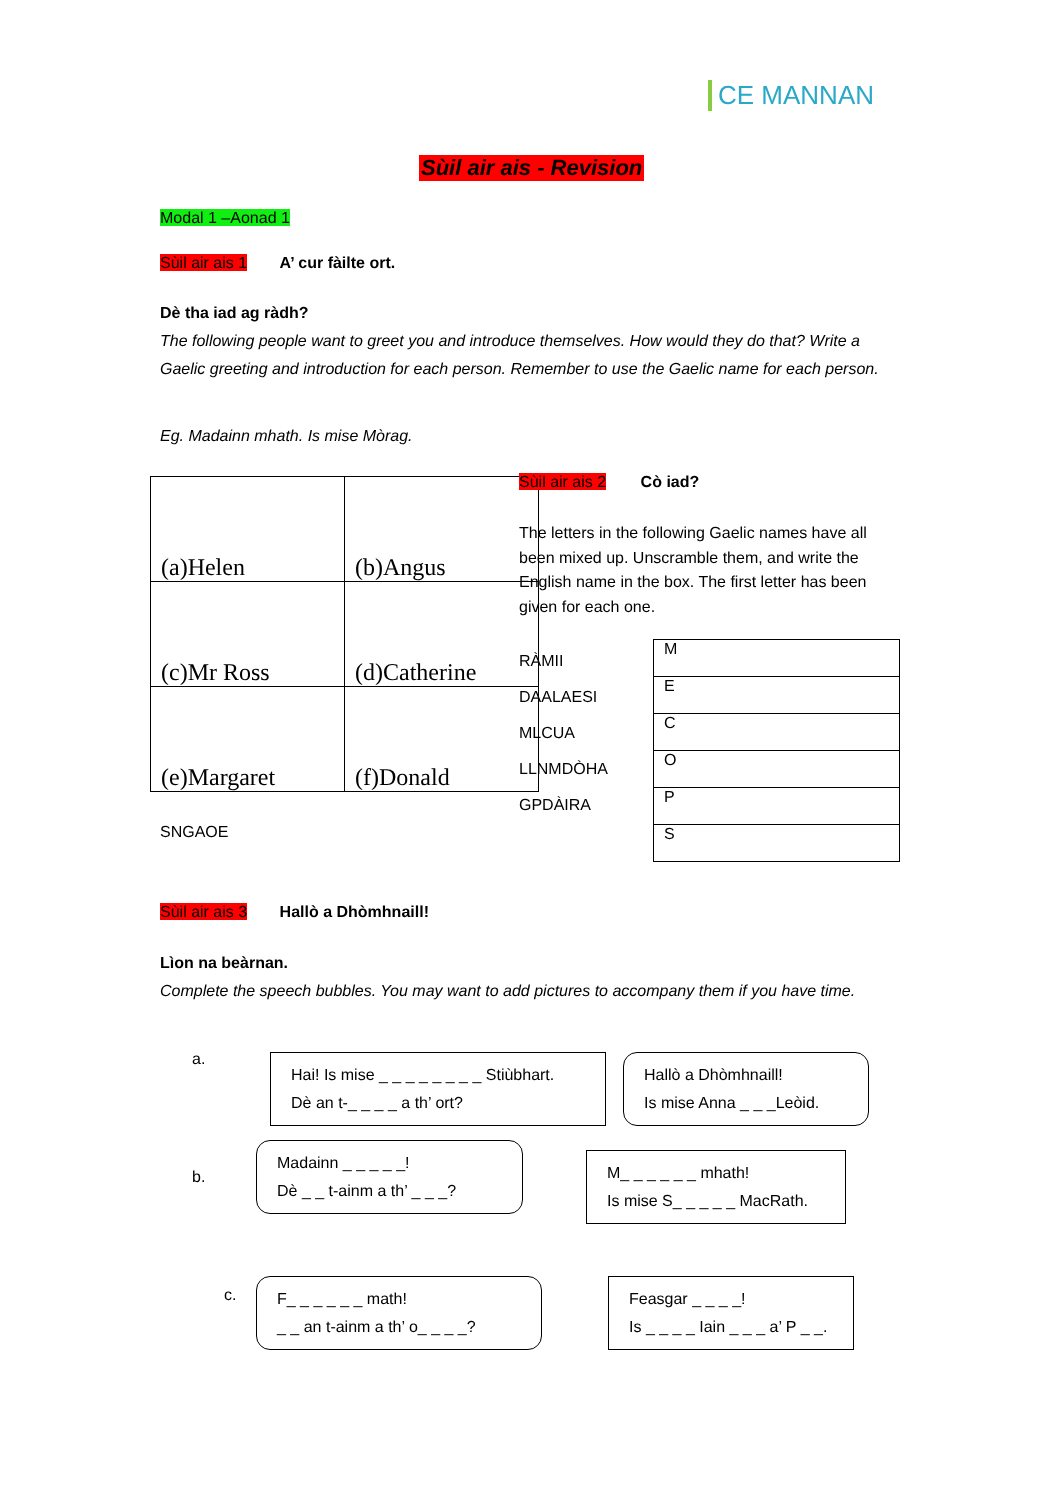CE MANNAN
Sùil air ais - Revision
Modal 1 –Aonad 1
Sùil air ais 1 A’ cur fàilte ort.
Dè tha iad ag ràdh?
The following people want to greet you and introduce themselves. How would they do that? Write a Gaelic greeting and introduction for each person. Remember to use the Gaelic name for each person.
Eg. Madainn mhath. Is mise Mòrag.
| (a)Helen | (b)Angus |
| (c)Mr Ross | (d)Catherine |
| (e)Margaret | (f)Donald |
Sùil air ais 2 Cò iad?
The letters in the following Gaelic names have all been mixed up. Unscramble them, and write the English name in the box. The first letter has been given for each one.
RÀMII
DAALAESI
MLCUA
LLNMDÒHA
GPDÀIRA
| M |
| E |
| C |
| O |
| P |
| S |
SNGAOE
Sùil air ais 3 Hallò a Dhòmhnaill!
Lìon na beàrnan.
Complete the speech bubbles. You may want to add pictures to accompany them if you have time.
a.
Hai! Is mise _ _ _ _ _ _ _ _ Stiùbhart.
Dè an t-_ _ _ _ a th’ ort?
Hallò a Dhòmhnaill!
Is mise Anna _ _ _Leòid.
b.
Madainn _ _ _ _ _!
Dè _ _ t-ainm a th’ _ _ _?
M_ _ _ _ _ _ mhath!
Is mise S_ _ _ _ _ MacRath.
c.
F_ _ _ _ _ _ math!
_ _ an t-ainm a th’ o_ _ _ _?
Feasgar _ _ _ _!
Is _ _ _ _ Iain _ _ _ a’ P _ _.